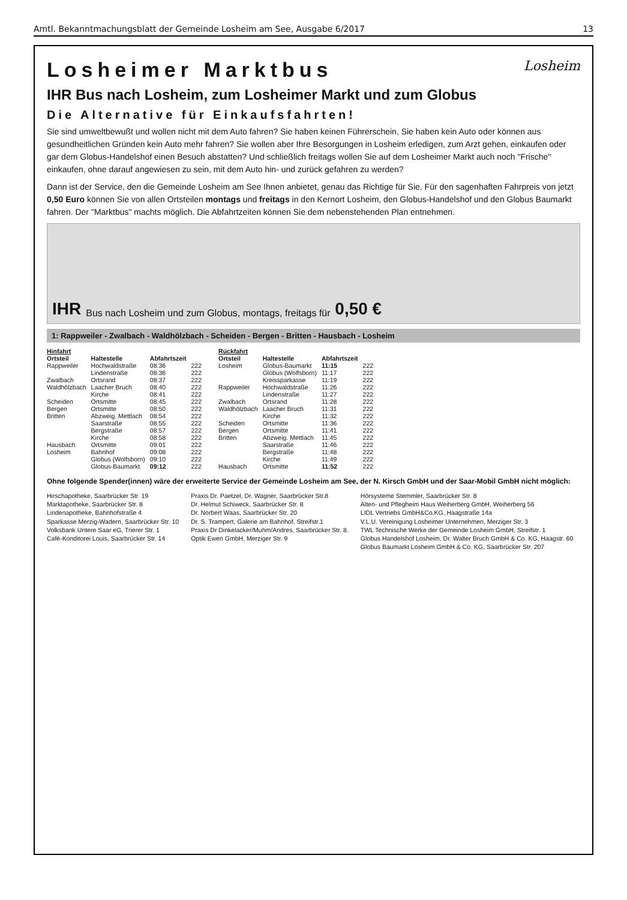Amtl. Bekanntmachungsblatt der Gemeinde Losheim am See, Ausgabe 6/2017 13
Losheim
Losheimer Marktbus
IHR Bus nach Losheim, zum Losheimer Markt und zum Globus
Die Alternative für Einkaufsfahrten!
Sie sind umweltbewußt und wollen nicht mit dem Auto fahren? Sie haben keinen Führerschein, Sie haben kein Auto oder können aus gesundheitlichen Gründen kein Auto mehr fahren? Sie wollen aber Ihre Besorgungen in Losheim erledigen, zum Arzt gehen, einkaufen oder gar dem Globus-Handelshof einen Besuch abstatten? Und schließlich freitags wollen Sie auf dem Losheimer Markt auch noch "Frische" einkaufen, ohne darauf angewiesen zu sein, mit dem Auto hin- und zurück gefahren zu werden?
Dann ist der Service, den die Gemeinde Losheim am See Ihnen anbietet, genau das Richtige für Sie. Für den sagenhaften Fahrpreis von jetzt 0,50 Euro können Sie von allen Ortsteilen montags und freitags in den Kernort Losheim, den Globus-Handelshof und den Globus Baumarkt fahren. Der "Marktbus" machts möglich. Die Abfahrtzeiten können Sie dem nebenstehenden Plan entnehmen.
IHR Bus nach Losheim und zum Globus, montags, freitags für 0,50 €
1: Rappweiler - Zwalbach - Waldhölzbach - Scheiden - Bergen - Britten - Hausbach - Losheim
| Hinfahrt | | | |
| --- | --- | --- | --- |
| Ortsteil | Haltestelle | Abfahrtszeit | |
| Rappweiler | Hochwaldstraße | 08:36 | 222 |
| | Lindenstraße | 08:36 | 222 |
| Zwalbach | Ortsrand | 08:37 | 222 |
| Waldhölzbach | Laacher Bruch | 08:40 | 222 |
| | Kirche | 08:41 | 222 |
| Scheiden | Ortsmitte | 08:45 | 222 |
| Bergen | Ortsmitte | 08:50 | 222 |
| Britten | Abzweig. Mettlach | 08:54 | 222 |
| | Saarstraße | 08:55 | 222 |
| | Bergstraße | 08:57 | 222 |
| | Kirche | 08:58 | 222 |
| Hausbach | Ortsmitte | 09:01 | 222 |
| Losheim | Bahnhof | 09:08 | 222 |
| | Globus (Wolfsborn) | 09:10 | 222 |
| | Globus-Baumarkt | 09:12 | 222 |
| Rückfahrt | | | |
| --- | --- | --- | --- |
| Ortsteil | Haltestelle | Abfahrtszeit | |
| Losheim | Globus-Baumarkt | 11:15 | 222 |
| | Globus (Wolfsborn) | 11:17 | 222 |
| | Kreissparkasse | 11:19 | 222 |
| Rappweiler | Hochwaldstraße | 11:26 | 222 |
| | Lindenstraße | 11:27 | 222 |
| Zwalbach | Ortsrand | 11:28 | 222 |
| Waldhölzbach | Laacher Bruch | 11:31 | 222 |
| | Kirche | 11:32 | 222 |
| Scheiden | Ortsmitte | 11:36 | 222 |
| Bergen | Ortsmitte | 11:41 | 222 |
| Britten | Abzweig. Mettlach | 11:45 | 222 |
| | Saarstraße | 11:46 | 222 |
| | Bergstraße | 11:48 | 222 |
| | Kirche | 11:49 | 222 |
| Hausbach | Ortsmitte | 11:52 | 222 |
Ohne folgende Spender(innen) wäre der erweiterte Service der Gemeinde Losheim am See, der N. Kirsch GmbH und der Saar-Mobil GmbH nicht möglich:
Hirschapotheke, Saarbrücker Str. 19
Marktapotheke, Saarbrücker Str. 8
Lindenapotheke, Bahnhofstraße 4
Sparkasse Merzig-Wadern, Saarbrücker Str. 10
Volksbank Untere Saar eG, Trierer Str. 1
Café-Konditorei Louis, Saarbrücker Str. 14
Praxis Dr. Paetzel, Dr. Wagner, Saarbrücker Str.8
Dr. Helmut Schiweck, Saarbrücker Str. 8
Dr. Norbert Waas, Saarbrücker Str. 20
Dr. S. Trampert, Galerie am Bahnhof, Streifstr.1
Praxis Dr Dinkelacker/Muhm/Andres, Saarbrücker Str. 8.
Optik Ewen GmbH, Merziger Str. 9
Hörsysteme Stemmler, Saarbrücker Str. 8
Alten- und Pflegheim Haus Weiherberg GmbH, Weiherberg 56
LIDL Vertriebs GmbH&Co.KG, Haagstraße 14a
V.L.U. Vereinigung Losheimer Unternehmen, Merziger Str. 3
TWL Technische Werke der Gemeinde Losheim GmbH, Streifstr. 1
Globus Handelshof Losheim, Dr. Walter Bruch GmbH & Co. KG, Haagstr. 60
Globus Baumarkt Losheim GmbH & Co. KG, Saarbrücker Str. 207